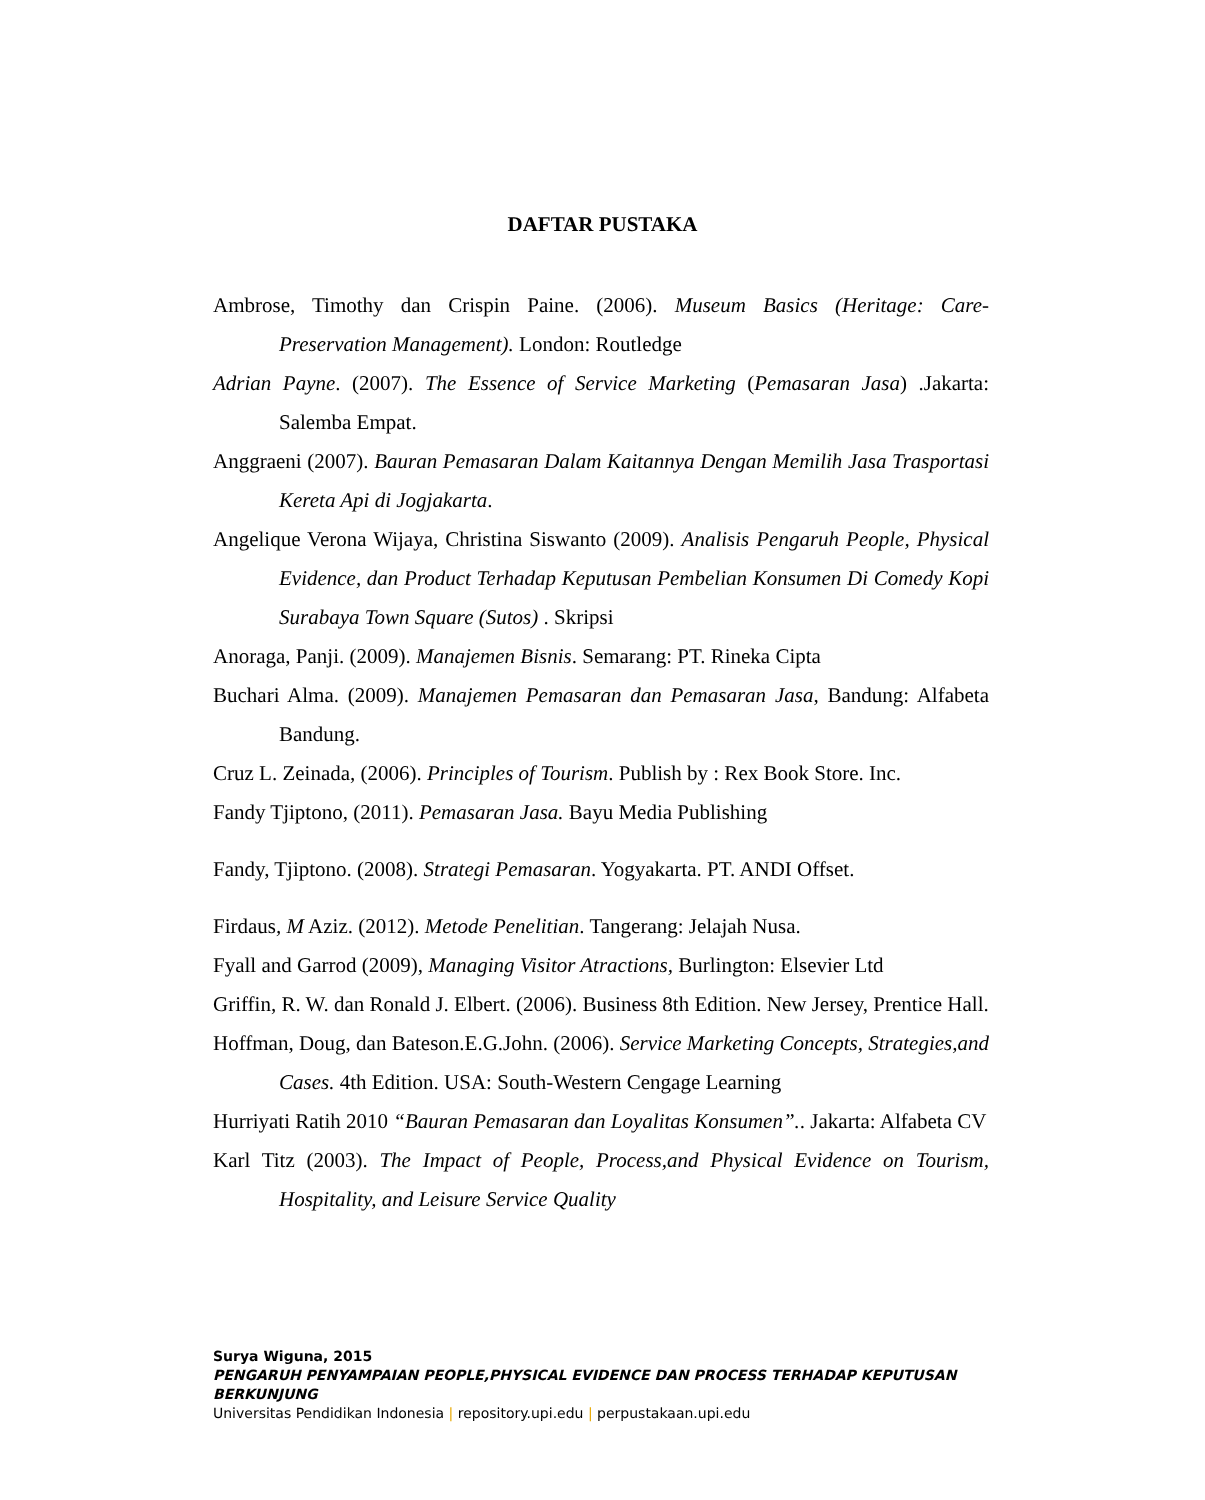DAFTAR PUSTAKA
Ambrose, Timothy dan Crispin Paine. (2006). Museum Basics (Heritage: Care-Preservation Management). London: Routledge
Adrian Payne. (2007). The Essence of Service Marketing (Pemasaran Jasa) .Jakarta: Salemba Empat.
Anggraeni (2007). Bauran Pemasaran Dalam Kaitannya Dengan Memilih Jasa Trasportasi Kereta Api di Jogjakarta.
Angelique Verona Wijaya, Christina Siswanto (2009). Analisis Pengaruh People, Physical Evidence, dan Product Terhadap Keputusan Pembelian Konsumen Di Comedy Kopi Surabaya Town Square (Sutos) . Skripsi
Anoraga, Panji. (2009). Manajemen Bisnis. Semarang: PT. Rineka Cipta
Buchari Alma. (2009). Manajemen Pemasaran dan Pemasaran Jasa, Bandung: Alfabeta Bandung.
Cruz L. Zeinada, (2006). Principles of Tourism. Publish by : Rex Book Store. Inc.
Fandy Tjiptono, (2011). Pemasaran Jasa. Bayu Media Publishing
Fandy, Tjiptono. (2008). Strategi Pemasaran. Yogyakarta. PT. ANDI Offset.
Firdaus, M Aziz. (2012). Metode Penelitian. Tangerang: Jelajah Nusa.
Fyall and Garrod (2009), Managing Visitor Atractions, Burlington: Elsevier Ltd
Griffin, R. W. dan Ronald J. Elbert. (2006). Business 8th Edition. New Jersey, Prentice Hall.
Hoffman, Doug, dan Bateson.E.G.John. (2006). Service Marketing Concepts, Strategies,and Cases. 4th Edition. USA: South-Western Cengage Learning
Hurriyati Ratih 2010 “Bauran Pemasaran dan Loyalitas Konsumen”.. Jakarta: Alfabeta CV
Karl Titz (2003). The Impact of People, Process,and Physical Evidence on Tourism, Hospitality, and Leisure Service Quality
Surya Wiguna, 2015
PENGARUH PENYAMPAIAN PEOPLE,PHYSICAL EVIDENCE DAN PROCESS TERHADAP KEPUTUSAN
BERKUNJUNG
Universitas Pendidikan Indonesia | repository.upi.edu | perpustakaan.upi.edu